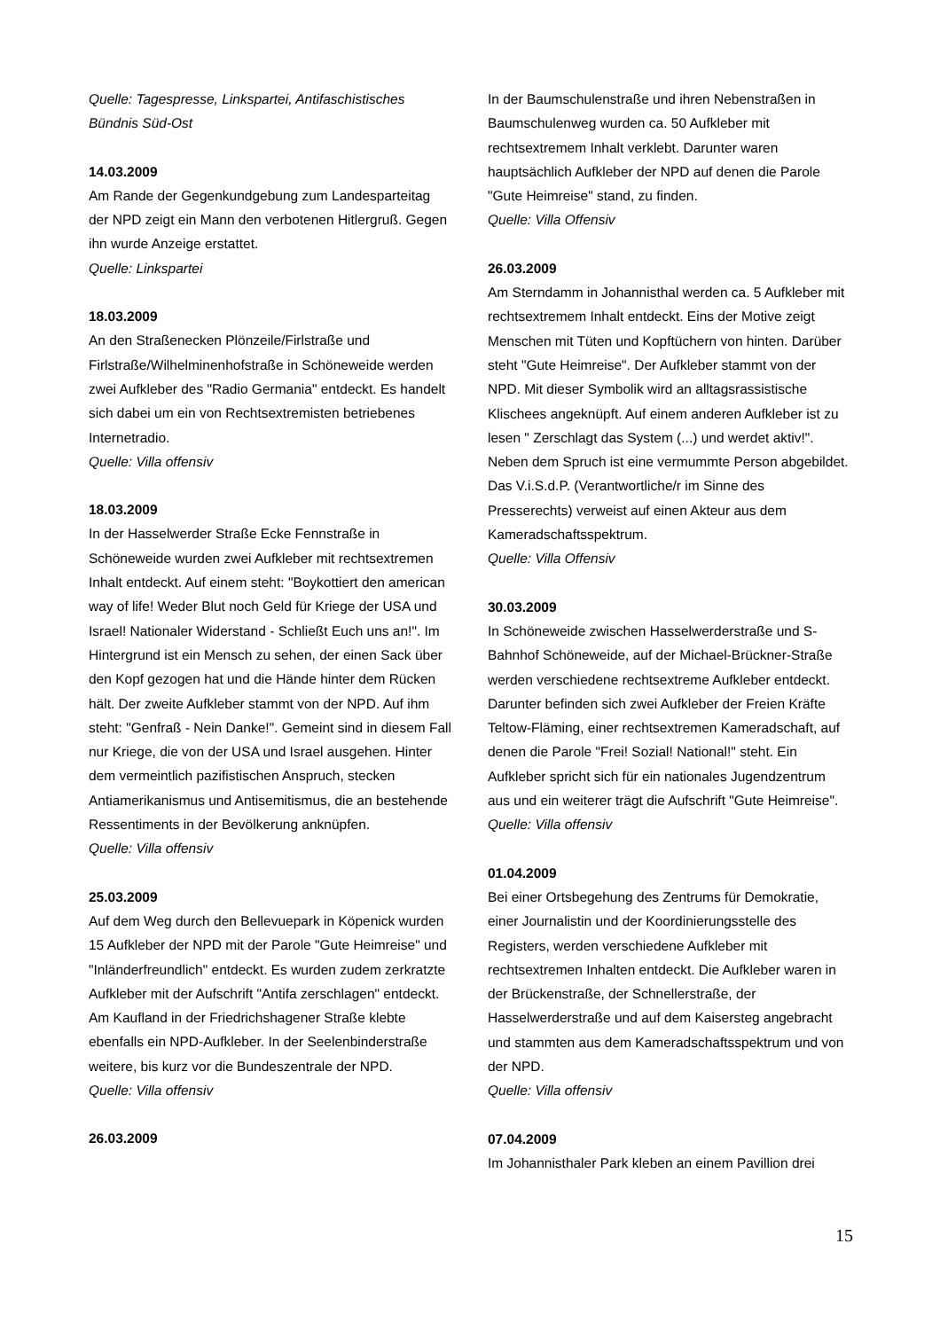Quelle: Tagespresse, Linkspartei, Antifaschistisches Bündnis Süd-Ost
14.03.2009
Am Rande der Gegenkundgebung zum Landesparteitag der NPD zeigt ein Mann den verbotenen Hitlergruß. Gegen ihn wurde Anzeige erstattet.
Quelle: Linkspartei
18.03.2009
An den Straßenecken Plönzeile/Firlstraße und Firlstraße/Wilhelminenhofstraße in Schöneweide werden zwei Aufkleber des "Radio Germania" entdeckt. Es handelt sich dabei um ein von Rechtsextremisten betriebenes Internetradio.
Quelle: Villa offensiv
18.03.2009
In der Hasselwerder Straße Ecke Fennstraße in Schöneweide wurden zwei Aufkleber mit rechtsextremen Inhalt entdeckt. Auf einem steht: "Boykottiert den american way of life! Weder Blut noch Geld für Kriege der USA und Israel! Nationaler Widerstand - Schließt Euch uns an!". Im Hintergrund ist ein Mensch zu sehen, der einen Sack über den Kopf gezogen hat und die Hände hinter dem Rücken hält. Der zweite Aufkleber stammt von der NPD. Auf ihm steht: "Genfraß - Nein Danke!". Gemeint sind in diesem Fall nur Kriege, die von der USA und Israel ausgehen. Hinter dem vermeintlich pazifistischen Anspruch, stecken Antiamerikanismus und Antisemitismus, die an bestehende Ressentiments in der Bevölkerung anknüpfen.
Quelle: Villa offensiv
25.03.2009
Auf dem Weg durch den Bellevuepark in Köpenick wurden 15 Aufkleber der NPD mit der Parole "Gute Heimreise" und "Inländerfreundlich" entdeckt. Es wurden zudem zerkratzte Aufkleber mit der Aufschrift "Antifa zerschlagen" entdeckt. Am Kaufland in der Friedrichshagener Straße klebte ebenfalls ein NPD-Aufkleber. In der Seelenbinderstraße weitere, bis kurz vor die Bundeszentrale der NPD.
Quelle: Villa offensiv
26.03.2009
In der Baumschulenstraße und ihren Nebenstraßen in Baumschulenweg wurden ca. 50 Aufkleber mit rechtsextremem Inhalt verklebt. Darunter waren hauptsächlich Aufkleber der NPD auf denen die Parole "Gute Heimreise" stand, zu finden.
Quelle: Villa Offensiv
26.03.2009
Am Sterndamm in Johannisthal werden ca. 5 Aufkleber mit rechtsextremem Inhalt entdeckt. Eins der Motive zeigt Menschen mit Tüten und Kopftüchern von hinten. Darüber steht "Gute Heimreise". Der Aufkleber stammt von der NPD. Mit dieser Symbolik wird an alltagsrassistische Klischees angeknüpft. Auf einem anderen Aufkleber ist zu lesen " Zerschlagt das System (...) und werdet aktiv!". Neben dem Spruch ist eine vermummte Person abgebildet. Das V.i.S.d.P. (Verantwortliche/r im Sinne des Presserechts) verweist auf einen Akteur aus dem Kameradschaftsspektrum.
Quelle: Villa Offensiv
30.03.2009
In Schöneweide zwischen Hasselwerderstraße und S-Bahnhof Schöneweide, auf der Michael-Brückner-Straße werden verschiedene rechtsextreme Aufkleber entdeckt. Darunter befinden sich zwei Aufkleber der Freien Kräfte Teltow-Fläming, einer rechtsextremen Kameradschaft, auf denen die Parole "Frei! Sozial! National!" steht. Ein Aufkleber spricht sich für ein nationales Jugendzentrum aus und ein weiterer trägt die Aufschrift "Gute Heimreise".
Quelle: Villa offensiv
01.04.2009
Bei einer Ortsbegehung des Zentrums für Demokratie, einer Journalistin und der Koordinierungsstelle des Registers, werden verschiedene Aufkleber mit rechtsextremen Inhalten entdeckt. Die Aufkleber waren in der Brückenstraße, der Schnellerstraße, der Hasselwerderstraße und auf dem Kaisersteg angebracht und stammten aus dem Kameradschaftsspektrum und von der NPD.
Quelle: Villa offensiv
07.04.2009
Im Johannisthaler Park kleben an einem Pavillion drei
15